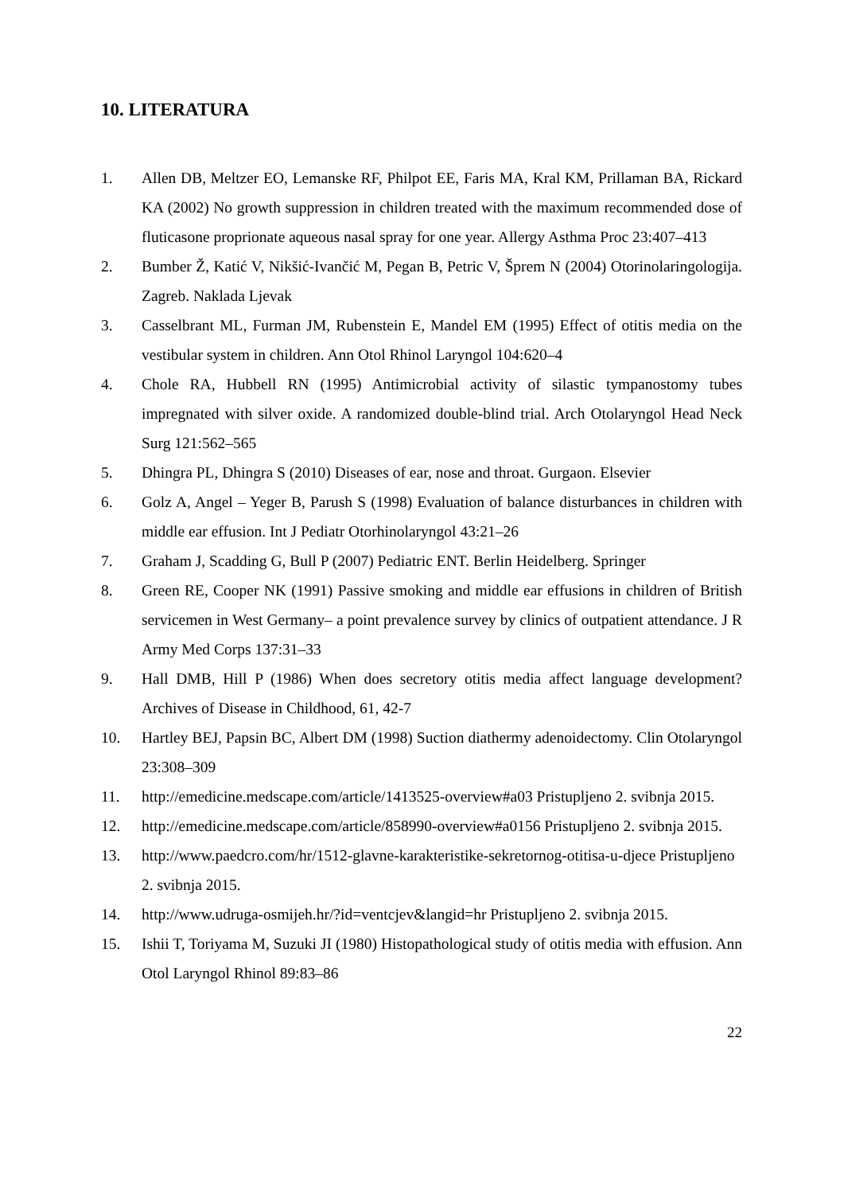10. LITERATURA
1. Allen DB, Meltzer EO, Lemanske RF, Philpot EE, Faris MA, Kral KM, Prillaman BA, Rickard KA (2002) No growth suppression in children treated with the maximum recommended dose of fluticasone proprionate aqueous nasal spray for one year. Allergy Asthma Proc 23:407–413
2. Bumber Ž, Katić V, Nikšić-Ivančić M, Pegan B, Petric V, Šprem N (2004) Otorinolaringologija. Zagreb. Naklada Ljevak
3. Casselbrant ML, Furman JM, Rubenstein E, Mandel EM (1995) Effect of otitis media on the vestibular system in children. Ann Otol Rhinol Laryngol 104:620–4
4. Chole RA, Hubbell RN (1995) Antimicrobial activity of silastic tympanostomy tubes impregnated with silver oxide. A randomized double-blind trial. Arch Otolaryngol Head Neck Surg 121:562–565
5. Dhingra PL, Dhingra S (2010) Diseases of ear, nose and throat. Gurgaon. Elsevier
6. Golz A, Angel – Yeger B, Parush S (1998) Evaluation of balance disturbances in children with middle ear effusion. Int J Pediatr Otorhinolaryngol 43:21–26
7. Graham J, Scadding G, Bull P (2007) Pediatric ENT. Berlin Heidelberg. Springer
8. Green RE, Cooper NK (1991) Passive smoking and middle ear effusions in children of British servicemen in West Germany– a point prevalence survey by clinics of outpatient attendance. J R Army Med Corps 137:31–33
9. Hall DMB, Hill P (1986) When does secretory otitis media affect language development? Archives of Disease in Childhood, 61, 42-7
10. Hartley BEJ, Papsin BC, Albert DM (1998) Suction diathermy adenoidectomy. Clin Otolaryngol 23:308–309
11. http://emedicine.medscape.com/article/1413525-overview#a03 Pristupljeno 2. svibnja 2015.
12. http://emedicine.medscape.com/article/858990-overview#a0156 Pristupljeno 2. svibnja 2015.
13. http://www.paedcro.com/hr/1512-glavne-karakteristike-sekretornog-otitisa-u-djece Pristupljeno 2. svibnja 2015.
14. http://www.udruga-osmijeh.hr/?id=ventcjev&langid=hr Pristupljeno 2. svibnja 2015.
15. Ishii T, Toriyama M, Suzuki JI (1980) Histopathological study of otitis media with effusion. Ann Otol Laryngol Rhinol 89:83–86
22